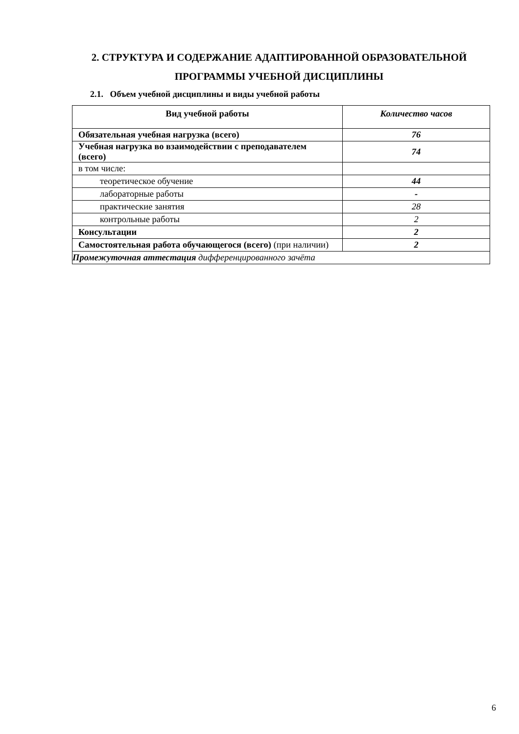2. СТРУКТУРА И СОДЕРЖАНИЕ АДАПТИРОВАННОЙ ОБРАЗОВАТЕЛЬНОЙ ПРОГРАММЫ УЧЕБНОЙ ДИСЦИПЛИНЫ
2.1. Объем учебной дисциплины и виды учебной работы
| Вид учебной работы | Количество часов |
| --- | --- |
| Обязательная учебная нагрузка (всего) | 76 |
| Учебная нагрузка во взаимодействии с преподавателем (всего) | 74 |
| в том числе: | |
| теоретическое обучение | 44 |
| лабораторные работы | - |
| практические занятия | 28 |
| контрольные работы | 2 |
| Консультации | 2 |
| Самостоятельная работа обучающегося (всего) (при наличии) | 2 |
| Промежуточная аттестация дифференцированного зачёта | |
6